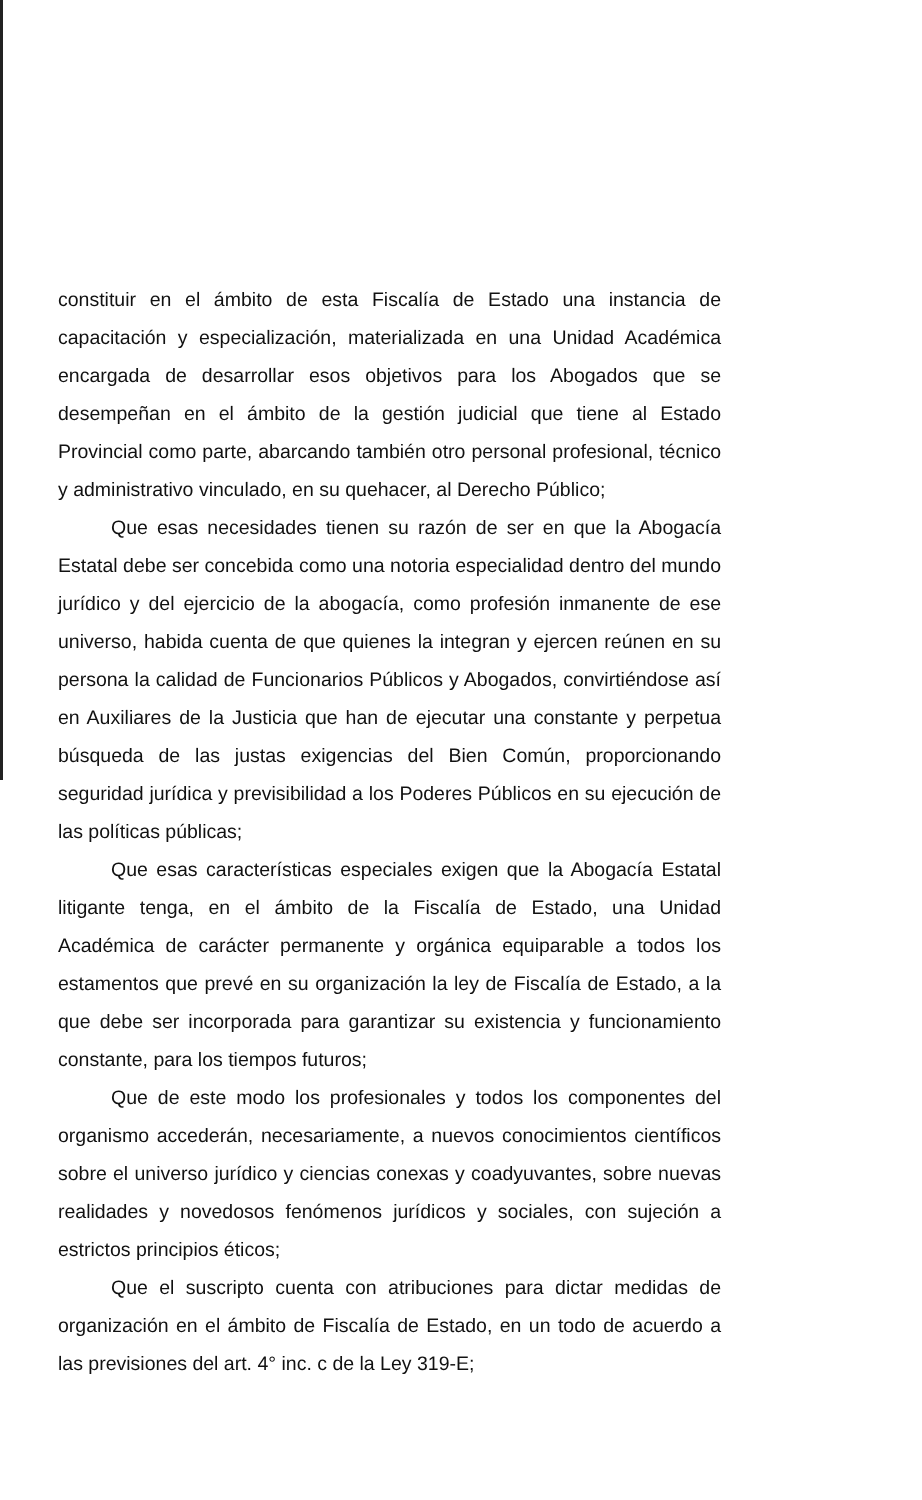constituir en el ámbito de esta Fiscalía de Estado una instancia de capacitación y especialización, materializada en una Unidad Académica encargada de desarrollar esos objetivos para los Abogados que se desempeñan en el ámbito de la gestión judicial que tiene al Estado Provincial como parte, abarcando también otro personal profesional, técnico y administrativo vinculado, en su quehacer, al Derecho Público;
Que esas necesidades tienen su razón de ser en que la Abogacía Estatal debe ser concebida como una notoria especialidad dentro del mundo jurídico y del ejercicio de la abogacía, como profesión inmanente de ese universo, habida cuenta de que quienes la integran y ejercen reúnen en su persona la calidad de Funcionarios Públicos y Abogados, convirtiéndose así en Auxiliares de la Justicia que han de ejecutar una constante y perpetua búsqueda de las justas exigencias del Bien Común, proporcionando seguridad jurídica y previsibilidad a los Poderes Públicos en su ejecución de las políticas públicas;
Que esas características especiales exigen que la Abogacía Estatal litigante tenga, en el ámbito de la Fiscalía de Estado, una Unidad Académica de carácter permanente y orgánica equiparable a todos los estamentos que prevé en su organización la ley de Fiscalía de Estado, a la que debe ser incorporada para garantizar su existencia y funcionamiento constante, para los tiempos futuros;
Que de este modo los profesionales y todos los componentes del organismo accederán, necesariamente, a nuevos conocimientos científicos sobre el universo jurídico y ciencias conexas y coadyuvantes, sobre nuevas realidades y novedosos fenómenos jurídicos y sociales, con sujeción a estrictos principios éticos;
Que el suscripto cuenta con atribuciones para dictar medidas de organización en el ámbito de Fiscalía de Estado, en un todo de acuerdo a las previsiones del art. 4° inc. c de la Ley 319-E;